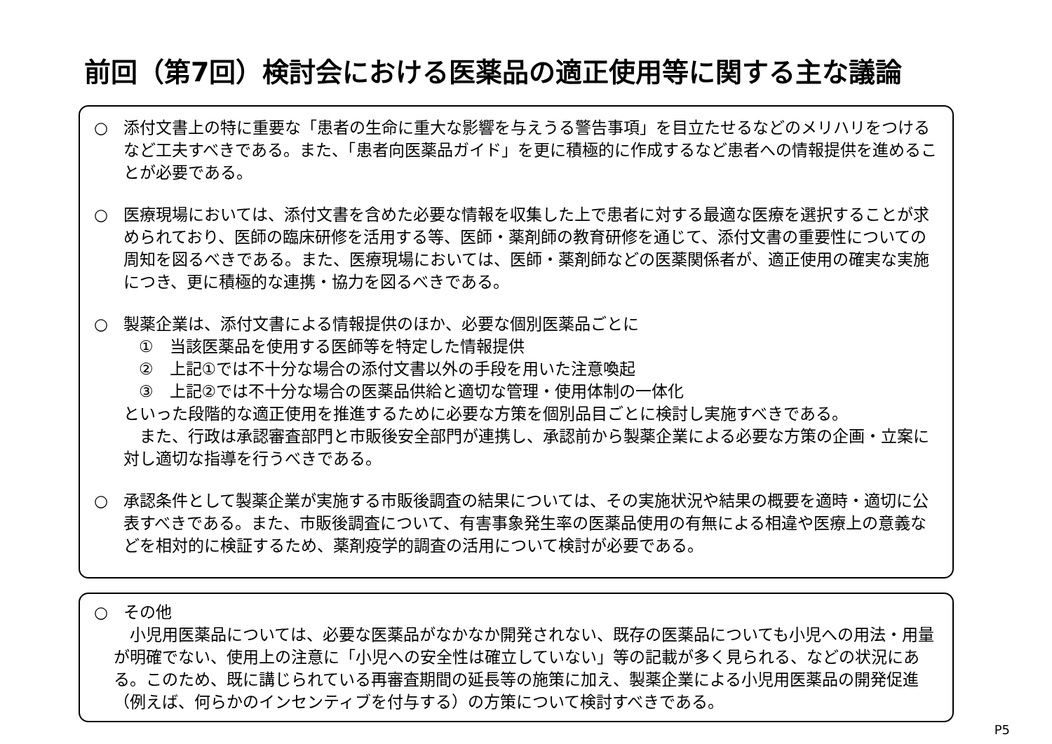前回（第7回）検討会における医薬品の適正使用等に関する主な議論
○ 添付文書上の特に重要な「患者の生命に重大な影響を与えうる警告事項」を目立たせるなどのメリハリをつけるなど工夫すべきである。また、「患者向医薬品ガイド」を更に積極的に作成するなど患者への情報提供を進めることが必要である。
○ 医療現場においては、添付文書を含めた必要な情報を収集した上で患者に対する最適な医療を選択することが求められており、医師の臨床研修を活用する等、医師・薬剤師の教育研修を通じて、添付文書の重要性についての周知を図るべきである。また、医療現場においては、医師・薬剤師などの医薬関係者が、適正使用の確実な実施につき、更に積極的な連携・協力を図るべきである。
○ 製薬企業は、添付文書による情報提供のほか、必要な個別医薬品ごとに
①　当該医薬品を使用する医師等を特定した情報提供
②　上記①では不十分な場合の添付文書以外の手段を用いた注意喚起
③　上記②では不十分な場合の医薬品供給と適切な管理・使用体制の一体化
といった段階的な適正使用を推進するために必要な方策を個別品目ごとに検討し実施すべきである。
　また、行政は承認審査部門と市販後安全部門が連携し、承認前から製薬企業による必要な方策の企画・立案に対し適切な指導を行うべきである。
○ 承認条件として製薬企業が実施する市販後調査の結果については、その実施状況や結果の概要を適時・適切に公表すべきである。また、市販後調査について、有害事象発生率の医薬品使用の有無による相違や医療上の意義などを相対的に検証するため、薬剤疫学的調査の活用について検討が必要である。
○ その他
　小児用医薬品については、必要な医薬品がなかなか開発されない、既存の医薬品についても小児への用法・用量が明確でない、使用上の注意に「小児への安全性は確立していない」等の記載が多く見られる、などの状況にある。このため、既に講じられている再審査期間の延長等の施策に加え、製薬企業による小児用医薬品の開発促進（例えば、何らかのインセンティブを付与する）の方策について検討すべきである。
P5